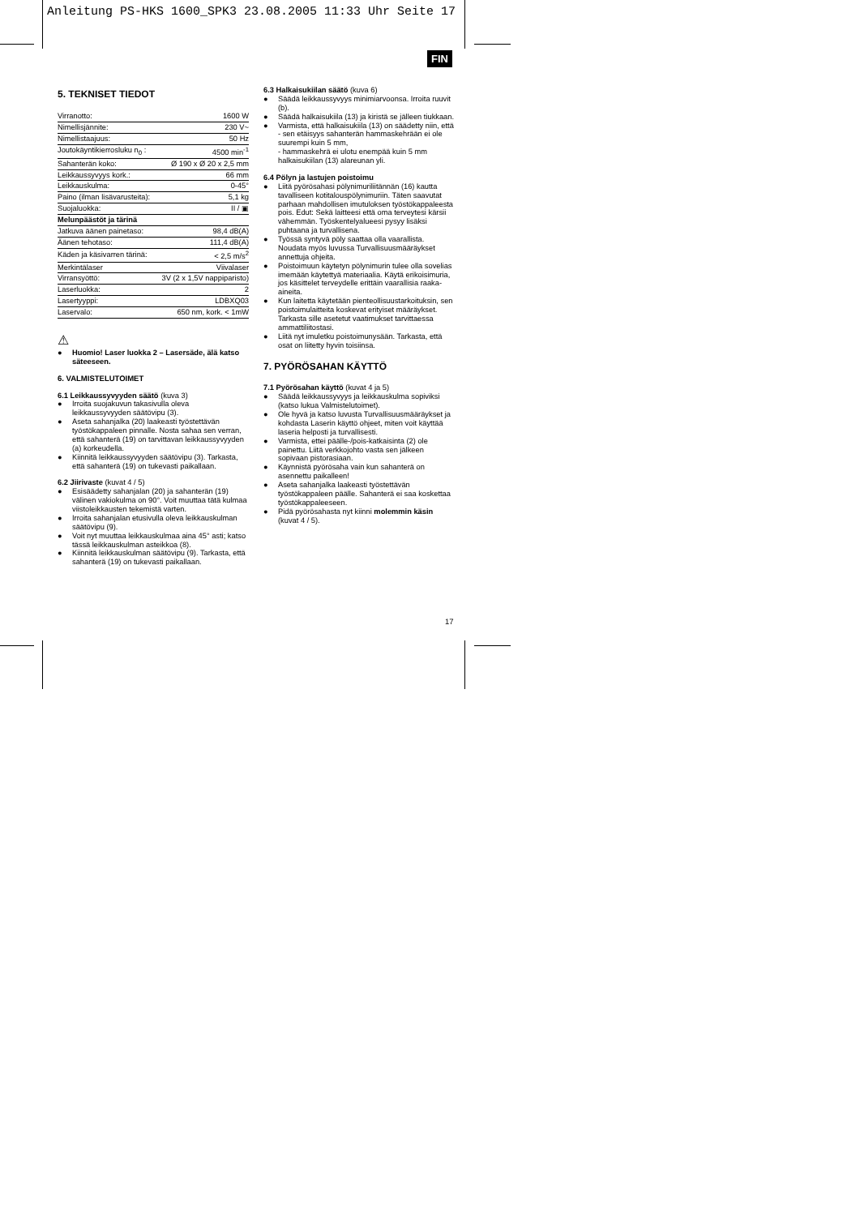Anleitung PS-HKS 1600_SPK3 23.08.2005 11:33 Uhr Seite 17
FIN
5. TEKNISET TIEDOT
| Virranotto: | 1600 W |
| Nimellisjännite: | 230 V~ |
| Nimellistaajuus: | 50 Hz |
| Joutokäyntikierrosluku n<sub>0</sub> : | 4500 min<sup>-1</sup> |
| Sahanterän koko: | Ø 190 x Ø 20 x 2,5 mm |
| Leikkaussyvyys kork.: | 66 mm |
| Leikkauskulma: | 0-45° |
| Paino (ilman lisävarusteita): | 5,1 kg |
| Suojaluokka: | II / ▣ |
| Melunpäästöt ja tärinä | |
| Jatkuva äänen painetaso: | 98,4 dB(A) |
| Äänen tehotaso: | 111,4 dB(A) |
| Käden ja käsivarren tärinä: | < 2,5 m/s<sup>2</sup> |
| Merkintälaser | Viivalaser |
| Virransyöttö: | 3V (2 x 1,5V nappiparisto) |
| Laserluokka: | 2 |
| Lasertyyppi: | LDBXQ03 |
| Laservalo: | 650 nm, kork. < 1mW |
⚠
● Huomio! Laser luokka 2 – Lasersäde, älä katso säteeseen.
6. VALMISTELUTOIMET
6.1 Leikkaussyvyyden säätö (kuva 3)
● Irroita suojakuvun takasivulla oleva leikkaussyvyyden säätövipu (3).
● Aseta sahanjalka (20) laakeasti työstettävän työstökappaleen pinnalle. Nosta sahaa sen verran, että sahanterä (19) on tarvittavan leikkaussyvyyden (a) korkeudella.
● Kiinnitä leikkaussyvyyden säätövipu (3). Tarkasta, että sahanterä (19) on tukevasti paikallaan.
6.2 Jiirivaste (kuvat 4 / 5)
● Esisäädetty sahanjalan (20) ja sahanterän (19) välinen vakiokulma on 90°. Voit muuttaa tätä kulmaa viistoleikkausten tekemistä varten.
● Irroita sahanjalan etusivulla oleva leikkauskulman säätövipu (9).
● Voit nyt muuttaa leikkauskulmaa aina 45° asti; katso tässä leikkauskulman asteikkoa (8).
● Kiinnitä leikkauskulman säätövipu (9). Tarkasta, että sahanterä (19) on tukevasti paikallaan.
6.3 Halkaisukiilan säätö (kuva 6)
● Säädä leikkaussyvyys minimiarvoonsa. Irroita ruuvit (b).
● Säädä halkaisukiila (13) ja kiristä se jälleen tiukkaan.
● Varmista, että halkaisukiila (13) on säädetty niin, että
- sen etäisyys sahanterän hammaskehrään ei ole suurempi kuin 5 mm,
- hammaskehrä ei ulotu enempää kuin 5 mm halkaisukiilan (13) alareunan yli.
6.4 Pölyn ja lastujen poistoimu
● Liitä pyörösahasi pölynimuriliitännän (16) kautta tavalliseen kotitalouspölynimuriin. Täten saavutat parhaan mahdollisen imutuloksen työstökappaleesta pois. Edut: Sekä laitteesi että oma terveytesi kärsii vähemmän. Työskentelyalueesi pysyy lisäksi puhtaana ja turvallisena.
● Työssä syntyvä pöly saattaa olla vaarallista. Noudata myös luvussa Turvallisuusmääräykset annettuja ohjeita.
● Poistoimuun käytetyn pölynimurin tulee olla sovelias imemään käytettyä materiaalia. Käytä erikoisimuria, jos käsittelet terveydelle erittäin vaarallisia raaka-aineita.
● Kun laitetta käytetään pienteollisuustarkoituksin, sen poistoimulaitteita koskevat erityiset määräykset. Tarkasta sille asetetut vaatimukset tarvittaessa ammattiliitostasi.
● Liitä nyt imuletku poistoimunysään. Tarkasta, että osat on liitetty hyvin toisiinsa.
7. PYÖRÖSAHAN KÄYTTÖ
7.1 Pyörösahan käyttö (kuvat 4 ja 5)
● Säädä leikkaussyvyys ja leikkauskulma sopiviksi (katso lukua Valmistelutoimet).
● Ole hyvä ja katso luvusta Turvallisuusmääräykset ja kohdasta Laserin käyttö ohjeet, miten voit käyttää laseria helposti ja turvallisesti.
● Varmista, ettei päälle-/pois-katkaisinta (2) ole painettu. Liitä verkkojohto vasta sen jälkeen sopivaan pistorasiaan.
● Käynnistä pyörösaha vain kun sahanterä on asennettu paikalleen!
● Aseta sahanjalka laakeasti työstettävän työstökappaleen päälle. Sahanterä ei saa koskettaa työstökappaleeseen.
● Pidä pyörösahasta nyt kiinni molemmin käsin (kuvat 4 / 5).
17